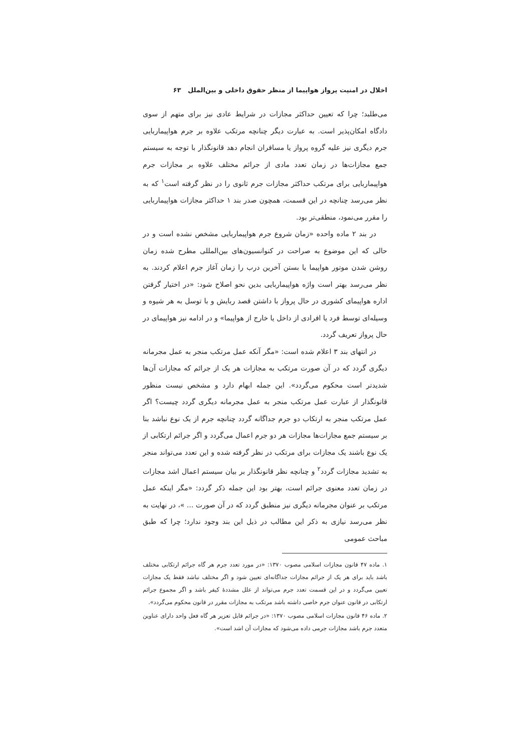اخلال در امنیت پرواز هواپیما از منظر حقوق داخلی و بین‌الملل ۶۳
می‌طلبد؛ چرا که تعیین حداکثر مجازات در شرایط عادی نیز برای متهم از سوی دادگاه امکان‌پذیر است. به عبارت دیگر چنانچه مرتکب علاوه بر جرم هواپیماربایی جرم دیگری نیز علیه گروه پرواز یا مسافران انجام دهد قانونگذار با توجه به سیستم جمع مجازات‌ها در زمان تعدد مادی از جرائم مختلف علاوه بر مجازات جرم هواپیماربایی برای مرتکب حداکثر مجازات جرم ثانوی را در نظر گرفته است<sup>۱</sup> که به نظر می‌رسد چنانچه در این قسمت، همچون صدر بند ۱ حداکثر مجازات هواپیماربایی را مقرر می‌نمود، منطقی‌تر بود.
در بند ۲ ماده واحده «زمان شروع جرم هواپیماربایی مشخص نشده است و در حالی که این موضوع به صراحت در کنوانسیون‌های بین‌المللی مطرح شده زمان روشن شدن موتور هواپیما یا بستن آخرین درب را زمان آغاز جرم اعلام کردند. به نظر می‌رسد بهتر است واژه هواپیماربایی بدین نحو اصلاح شود: «در اختیار گرفتن اداره هواپیمای کشوری در حال پرواز با داشتن قصد ربایش و با توسل به هر شیوه و وسیله‌ای توسط فرد یا افرادی از داخل یا خارج از هواپیما» و در ادامه نیز هواپیمای در حال پرواز تعریف گردد.
در انتهای بند ۳ اعلام شده است: «مگر آنکه عمل مرتکب منجر به عمل مجرمانه دیگری گردد که در آن صورت مرتکب به مجازات هر یک از جرائم که مجازات آن‌ها شدیدتر است محکوم می‌گردد». این جمله ابهام دارد و مشخص نیست منظور قانونگذار از عبارت عمل مرتکب منجر به عمل مجرمانه دیگری گردد چیست؟ اگر عمل مرتکب منجر به ارتکاب دو جرم جداگانه گردد چنانچه جرم از یک نوع نباشد بنا بر سیستم جمع مجازات‌ها مجازات هر دو جرم اعمال می‌گردد و اگر جرائم ارتکابی از یک نوع باشند یک مجازات برای مرتکب در نظر گرفته شده و این تعدد می‌تواند منجر به تشدید مجازات گردد<sup>۲</sup> و چنانچه نظر قانونگذار بر بیان سیستم اعمال اشد مجازات در زمان تعدد معنوی جرائم است، بهتر بود این جمله ذکر گردد: «مگر اینکه عمل مرتکب بر عنوان مجرمانه دیگری نیز منطبق گردد که در آن صورت ... »، در نهایت به نظر می‌رسد نیازی به ذکر این مطالب در ذیل این بند وجود ندارد؛ چرا که طبق مباحث عمومی
۱. ماده ۴۷ قانون مجازات اسلامی مصوب ۱۳۷۰: «در مورد تعدد جرم هر گاه جرائم ارتکابی مختلف باشد باید برای هر یک از جرائم مجازات جداگانه‌ای تعیین شود و اگر مختلف نباشد فقط یک مجازات تعیین می‌گردد و در این قسمت تعدد جرم می‌تواند از علل مشددهٔ کیفر باشد و اگر مجموع جرائم ارتکابی در قانون عنوان جرم خاصی داشته باشد مرتکب به مجازات مقرر در قانون محکوم می‌گردد».
۲. ماده ۴۶ قانون مجازات اسلامی مصوب ۱۳۷۰: «در جرائم قابل تعزیر هر گاه فعل واحد دارای عناوین متعدد جرم باشد مجازات جرمی داده می‌شود که مجازات آن اشد است».